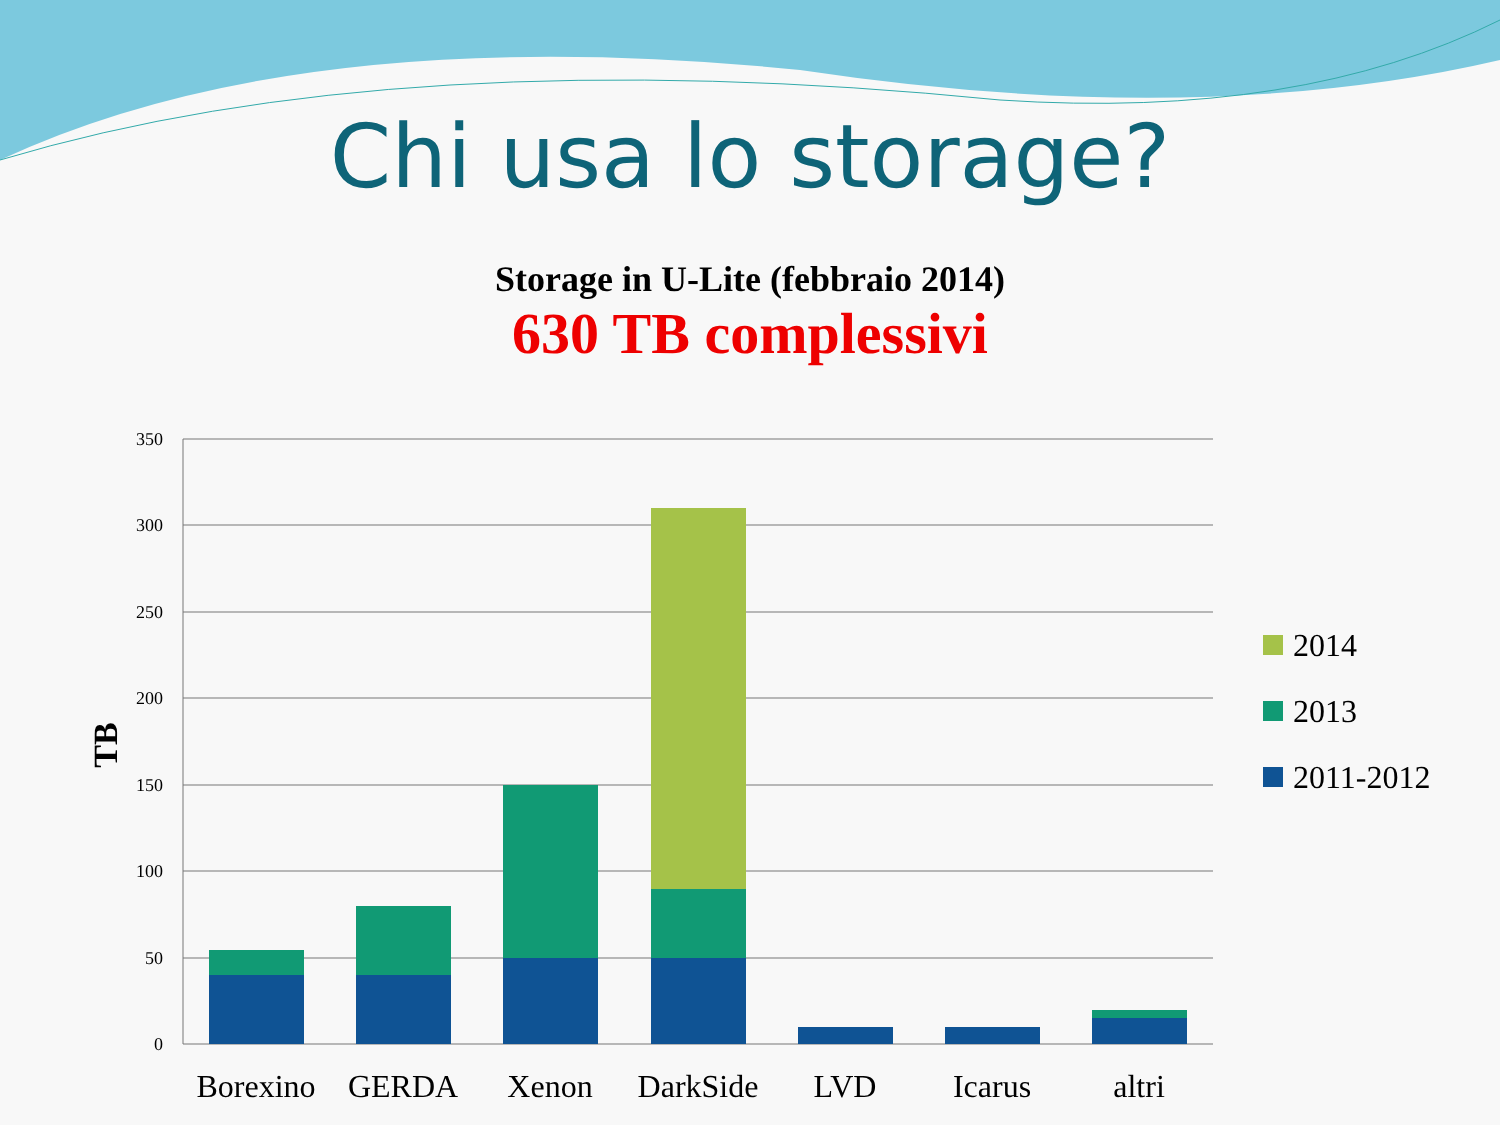Chi usa lo storage?
Storage in U-Lite (febbraio 2014)
630 TB complessivi
350
300
250
200
150
100
50
0
TB
Borexino
GERDA
Xenon
DarkSide
LVD
Icarus
altri
2014
2013
2011-2012